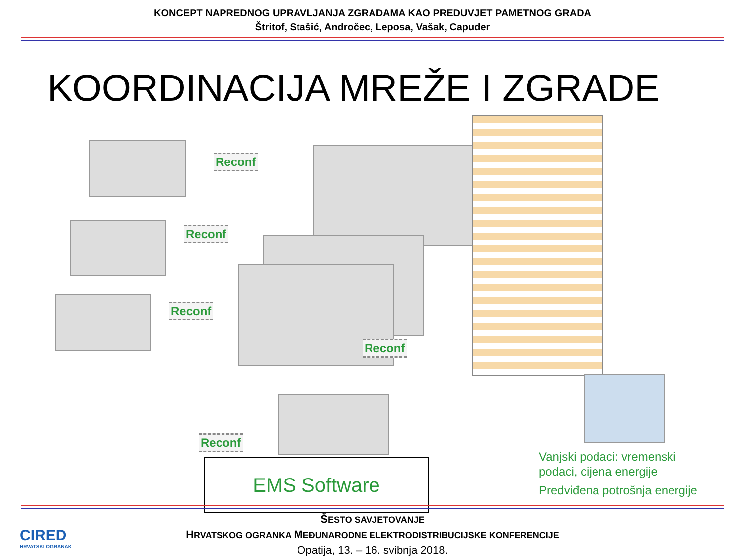KONCEPT NAPREDNOG UPRAVLJANJA ZGRADAMA KAO PREDUVJET PAMETNOG GRADA
Štritof, Stašić, Andročec, Leposa, Vašak, Capuder
KOORDINACIJA MREŽE I ZGRADE
Reconf
Reconf
Reconf
Reconf
Reconf
EMS Software
Vanjski podaci: vremenski
podaci, cijena energije
Predviđena potrošnja energije
ŠESTO SAVJETOVANJE
HRVATSKOG OGRANKA MEĐUNARODNE ELEKTRODISTRIBUCIJSKE KONFERENCIJE
Opatija, 13. – 16. svibnja 2018.
CIRED
HRVATSKI OGRANAK